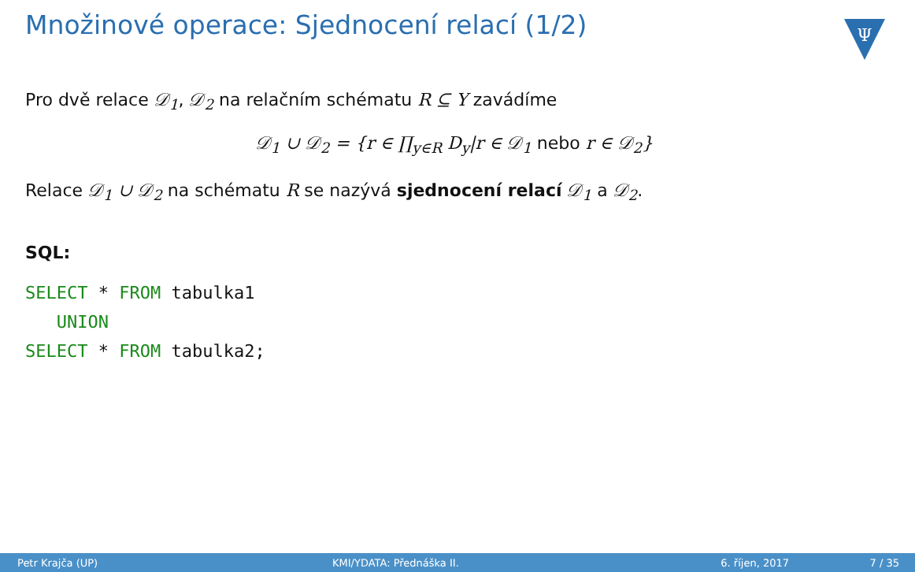Množinové operace: Sjednocení relací (1/2)
Ψ
Pro dvě relace 𝒟<sub>1</sub>, 𝒟<sub>2</sub> na relačním schématu R ⊆ Y zavádíme
𝒟<sub>1</sub> ∪ 𝒟<sub>2</sub> = {r ∈ ∏<sub>y∈R</sub> D<sub>y</sub>|r ∈ 𝒟<sub>1</sub> nebo r ∈ 𝒟<sub>2</sub>}
Relace 𝒟<sub>1</sub> ∪ 𝒟<sub>2</sub> na schématu R se nazývá sjednocení relací 𝒟<sub>1</sub> a 𝒟<sub>2</sub>.
SQL:
SELECT * FROM tabulka1
   UNION
SELECT * FROM tabulka2;
Petr Krajča (UP) KMI/YDATA: Přednáška II. 6. říjen, 2017 7 / 35